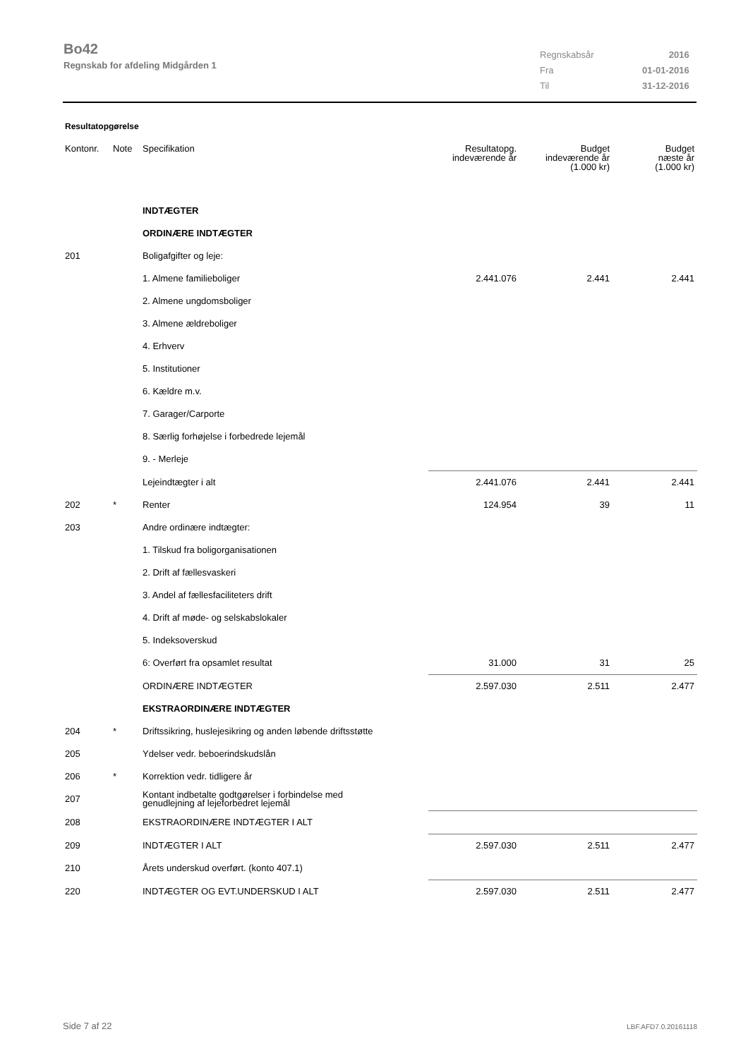Bo42
Regnskab for afdeling Midgården 1
| Regnskabsår | 2016 |
| Fra | 01-01-2016 |
| Til | 31-12-2016 |
Resultatopgørelse
| Kontonr. | Note | Specifikation | Resultatopg. indeværende år | Budget indeværende år (1.000 kr) | Budget næste år (1.000 kr) |
| --- | --- | --- | --- | --- | --- |
| | | INDTÆGTER | | | |
| | | ORDINÆRE INDTÆGTER | | | |
| 201 | | Boligafgifter og leje: | | | |
| | | 1. Almene familieboliger | 2.441.076 | 2.441 | 2.441 |
| | | 2. Almene ungdomsboliger | | | |
| | | 3. Almene ældreboliger | | | |
| | | 4. Erhverv | | | |
| | | 5. Institutioner | | | |
| | | 6. Kældre m.v. | | | |
| | | 7. Garager/Carporte | | | |
| | | 8. Særlig forhøjelse i forbedrede lejemål | | | |
| | | 9. - Merleje | | | |
| | | Lejeindtægter i alt | 2.441.076 | 2.441 | 2.441 |
| 202 | * | Renter | 124.954 | 39 | 11 |
| 203 | | Andre ordinære indtægter: | | | |
| | | 1. Tilskud fra boligorganisationen | | | |
| | | 2. Drift af fællesvaskeri | | | |
| | | 3. Andel af fællesfaciliteters drift | | | |
| | | 4. Drift af møde- og selskabslokaler | | | |
| | | 5. Indeksoverskud | | | |
| | | 6: Overført fra opsamlet resultat | 31.000 | 31 | 25 |
| | | ORDINÆRE INDTÆGTER | 2.597.030 | 2.511 | 2.477 |
| | | EKSTRAORDINÆRE INDTÆGTER | | | |
| 204 | * | Driftssikring, huslejesikring og anden løbende driftsstøtte | | | |
| 205 | | Ydelser vedr. beboerindskudslån | | | |
| 206 | * | Korrektion vedr. tidligere år | | | |
| 207 | | Kontant indbetalte godtgørelser i forbindelse med genudlejning af lejeforbedret lejemål | | | |
| 208 | | EKSTRAORDINÆRE INDTÆGTER I ALT | | | |
| 209 | | INDTÆGTER I ALT | 2.597.030 | 2.511 | 2.477 |
| 210 | | Årets underskud overført. (konto 407.1) | | | |
| 220 | | INDTÆGTER OG EVT.UNDERSKUD I ALT | 2.597.030 | 2.511 | 2.477 |
Side 7 af 22 LBF.AFD7.0.20161118